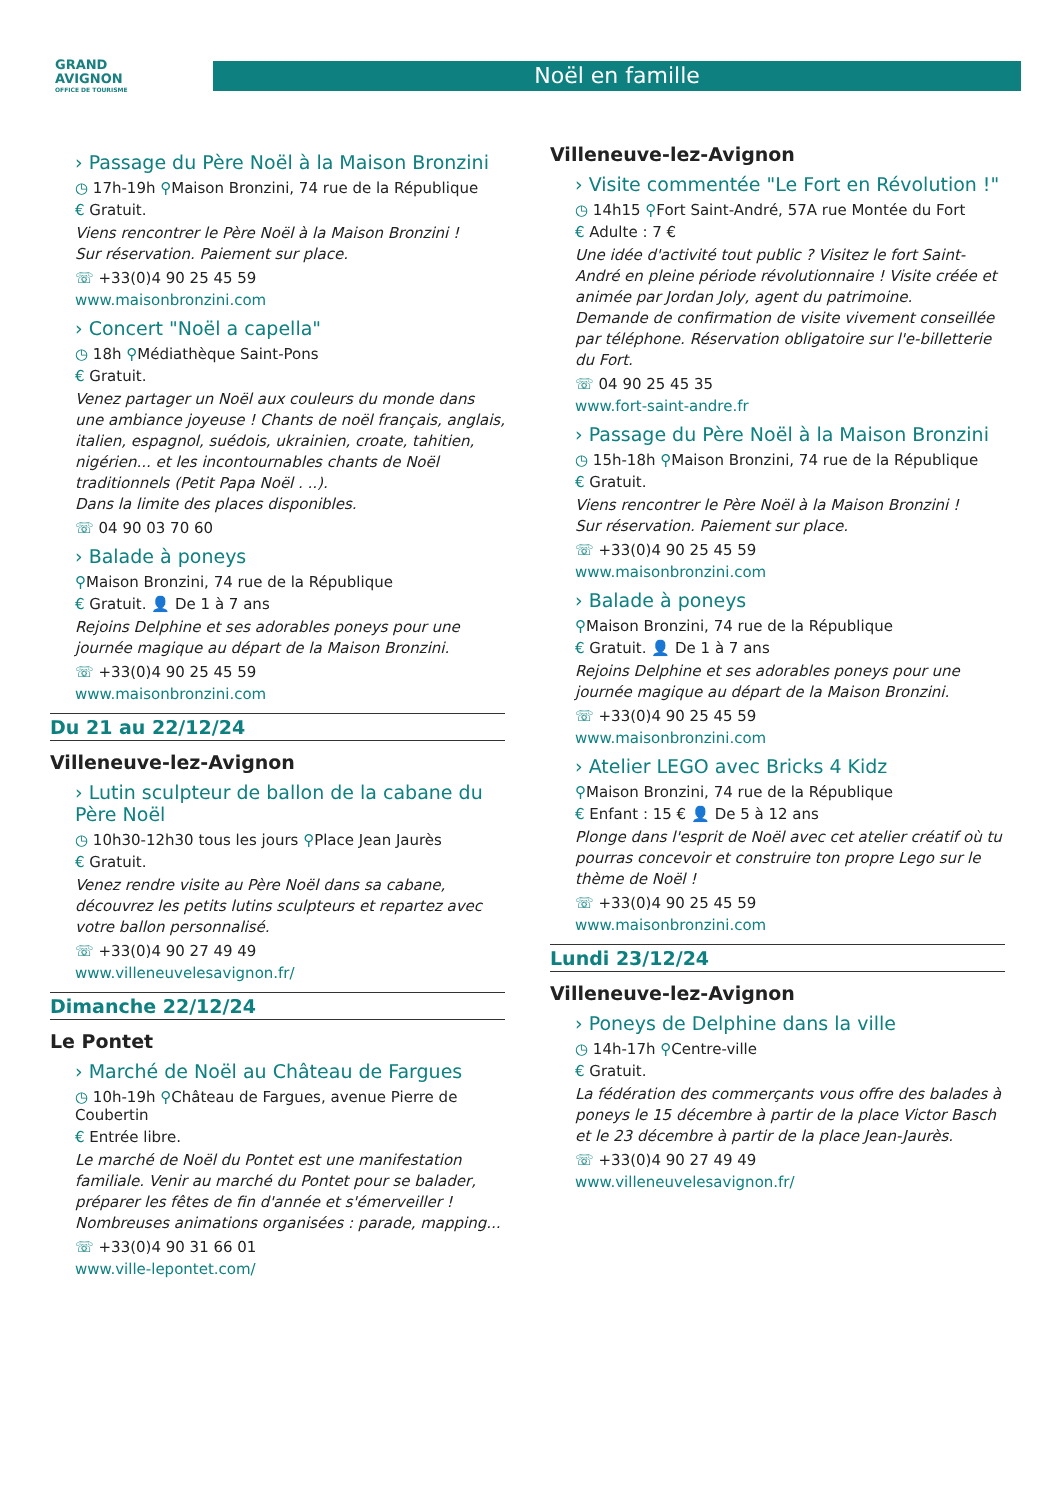GRAND
AVIGNON
OFFICE DE TOURISME
Noël en famille
› Passage du Père Noël à la Maison Bronzini
◷ 17h-19h ⚲Maison Bronzini, 74 rue de la République
€ Gratuit.
Viens rencontrer le Père Noël à la Maison Bronzini !
Sur réservation. Paiement sur place.
☏ +33(0)4 90 25 45 59
www.maisonbronzini.com
› Concert "Noël a capella"
◷ 18h ⚲Médiathèque Saint-Pons
€ Gratuit.
Venez partager un Noël aux couleurs du monde dans une ambiance joyeuse ! Chants de noël français, anglais, italien, espagnol, suédois, ukrainien, croate, tahitien, nigérien... et les incontournables chants de Noël traditionnels (Petit Papa Noël . ..).
Dans la limite des places disponibles.
☏ 04 90 03 70 60
› Balade à poneys
⚲Maison Bronzini, 74 rue de la République
€ Gratuit. 👤 De 1 à 7 ans
Rejoins Delphine et ses adorables poneys pour une journée magique au départ de la Maison Bronzini.
☏ +33(0)4 90 25 45 59
www.maisonbronzini.com
Du 21 au 22/12/24
Villeneuve-lez-Avignon
› Lutin sculpteur de ballon de la cabane du Père Noël
◷ 10h30-12h30 tous les jours ⚲Place Jean Jaurès
€ Gratuit.
Venez rendre visite au Père Noël dans sa cabane, découvrez les petits lutins sculpteurs et repartez avec votre ballon personnalisé.
☏ +33(0)4 90 27 49 49
www.villeneuvelesavignon.fr/
Dimanche 22/12/24
Le Pontet
› Marché de Noël au Château de Fargues
◷ 10h-19h ⚲Château de Fargues, avenue Pierre de Coubertin
€ Entrée libre.
Le marché de Noël du Pontet est une manifestation familiale. Venir au marché du Pontet pour se balader, préparer les fêtes de fin d'année et s'émerveiller ! Nombreuses animations organisées : parade, mapping...
☏ +33(0)4 90 31 66 01
www.ville-lepontet.com/
Villeneuve-lez-Avignon
› Visite commentée "Le Fort en Révolution !"
◷ 14h15 ⚲Fort Saint-André, 57A rue Montée du Fort
€ Adulte : 7 €
Une idée d'activité tout public ? Visitez le fort Saint-André en pleine période révolutionnaire ! Visite créée et animée par Jordan Joly, agent du patrimoine.
Demande de confirmation de visite vivement conseillée par téléphone. Réservation obligatoire sur l'e-billetterie du Fort.
☏ 04 90 25 45 35
www.fort-saint-andre.fr
› Passage du Père Noël à la Maison Bronzini
◷ 15h-18h ⚲Maison Bronzini, 74 rue de la République
€ Gratuit.
Viens rencontrer le Père Noël à la Maison Bronzini !
Sur réservation. Paiement sur place.
☏ +33(0)4 90 25 45 59
www.maisonbronzini.com
› Balade à poneys
⚲Maison Bronzini, 74 rue de la République
€ Gratuit. 👤 De 1 à 7 ans
Rejoins Delphine et ses adorables poneys pour une journée magique au départ de la Maison Bronzini.
☏ +33(0)4 90 25 45 59
www.maisonbronzini.com
› Atelier LEGO avec Bricks 4 Kidz
⚲Maison Bronzini, 74 rue de la République
€ Enfant : 15 € 👤 De 5 à 12 ans
Plonge dans l'esprit de Noël avec cet atelier créatif où tu pourras concevoir et construire ton propre Lego sur le thème de Noël !
☏ +33(0)4 90 25 45 59
www.maisonbronzini.com
Lundi 23/12/24
Villeneuve-lez-Avignon
› Poneys de Delphine dans la ville
◷ 14h-17h ⚲Centre-ville
€ Gratuit.
La fédération des commerçants vous offre des balades à poneys le 15 décembre à partir de la place Victor Basch et le 23 décembre à partir de la place Jean-Jaurès.
☏ +33(0)4 90 27 49 49
www.villeneuvelesavignon.fr/